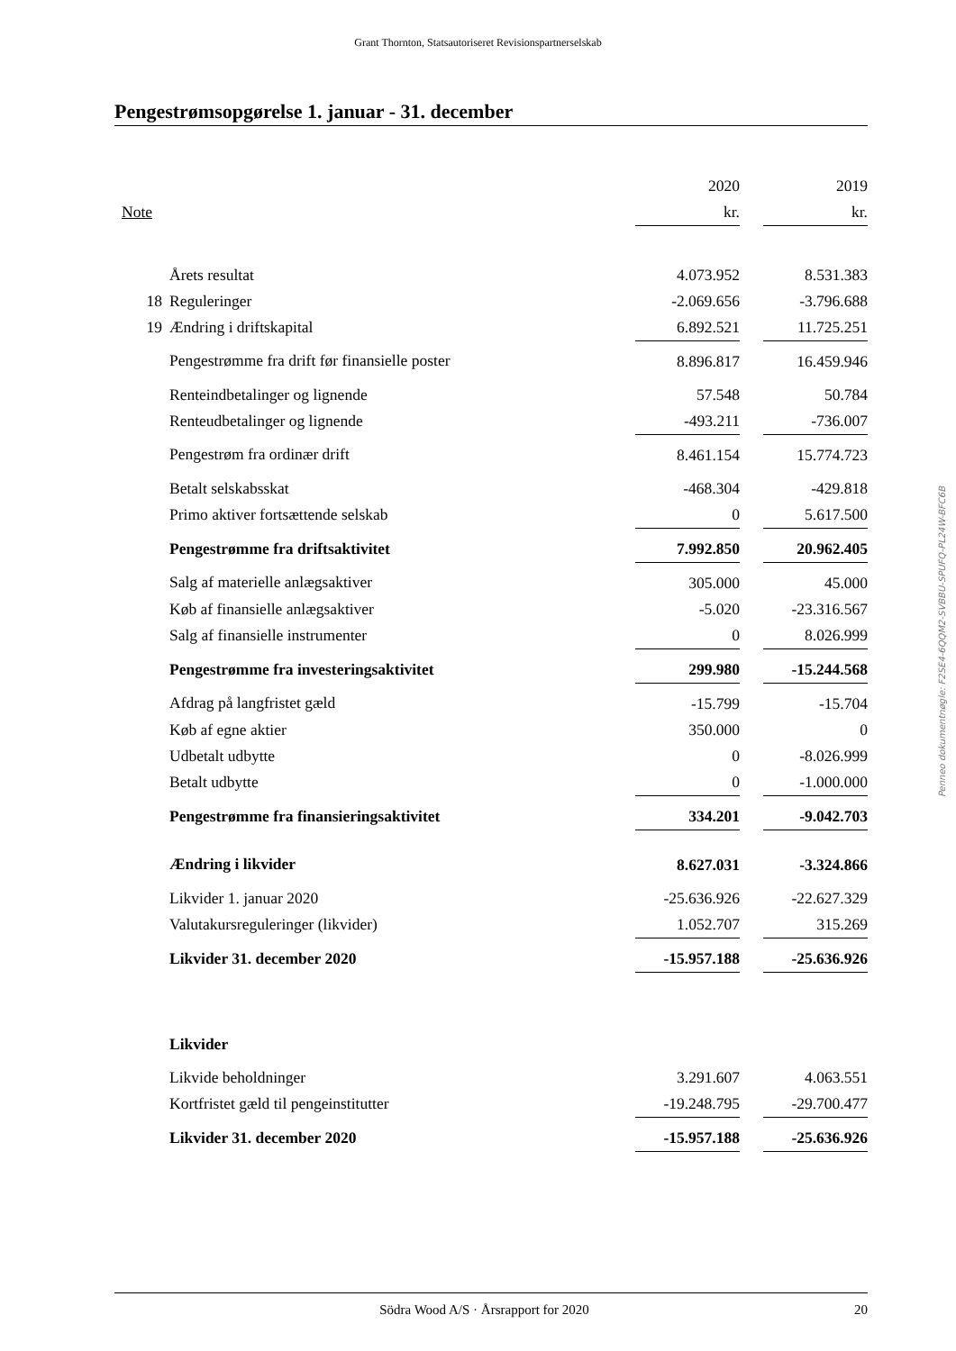Grant Thornton, Statsautoriseret Revisionspartnerselskab
Pengestrømsopgørelse 1. januar - 31. december
| | | 2020 | | 2019 |
| --- | --- | --- | --- | --- |
| Note | | kr. | | kr. |
| | Årets resultat | 4.073.952 | | 8.531.383 |
| 18 | Reguleringer | -2.069.656 | | -3.796.688 |
| 19 | Ændring i driftskapital | 6.892.521 | | 11.725.251 |
| | Pengestrømme fra drift før finansielle poster | 8.896.817 | | 16.459.946 |
| | Renteindbetalinger og lignende | 57.548 | | 50.784 |
| | Renteudbetalinger og lignende | -493.211 | | -736.007 |
| | Pengestrøm fra ordinær drift | 8.461.154 | | 15.774.723 |
| | Betalt selskabsskat | -468.304 | | -429.818 |
| | Primo aktiver fortsættende selskab | 0 | | 5.617.500 |
| | Pengestrømme fra driftsaktivitet | 7.992.850 | | 20.962.405 |
| | Salg af materielle anlægsaktiver | 305.000 | | 45.000 |
| | Køb af finansielle anlægsaktiver | -5.020 | | -23.316.567 |
| | Salg af finansielle instrumenter | 0 | | 8.026.999 |
| | Pengestrømme fra investeringsaktivitet | 299.980 | | -15.244.568 |
| | Afdrag på langfristet gæld | -15.799 | | -15.704 |
| | Køb af egne aktier | 350.000 | | 0 |
| | Udbetalt udbytte | 0 | | -8.026.999 |
| | Betalt udbytte | 0 | | -1.000.000 |
| | Pengestrømme fra finansieringsaktivitet | 334.201 | | -9.042.703 |
| | Ændring i likvider | 8.627.031 | | -3.324.866 |
| | Likvider 1. januar 2020 | -25.636.926 | | -22.627.329 |
| | Valutakursreguleringer (likvider) | 1.052.707 | | 315.269 |
| | Likvider 31. december 2020 | -15.957.188 | | -25.636.926 |
| | Likvider | | | |
| | Likvide beholdninger | 3.291.607 | | 4.063.551 |
| | Kortfristet gæld til pengeinstitutter | -19.248.795 | | -29.700.477 |
| | Likvider 31. december 2020 | -15.957.188 | | -25.636.926 |
Penneo dokumentnøgle: F2SE4-6QQM2-SVBBU-SPUFQ-PL24W-BFC6B
Södra Wood A/S · Årsrapport for 2020 20